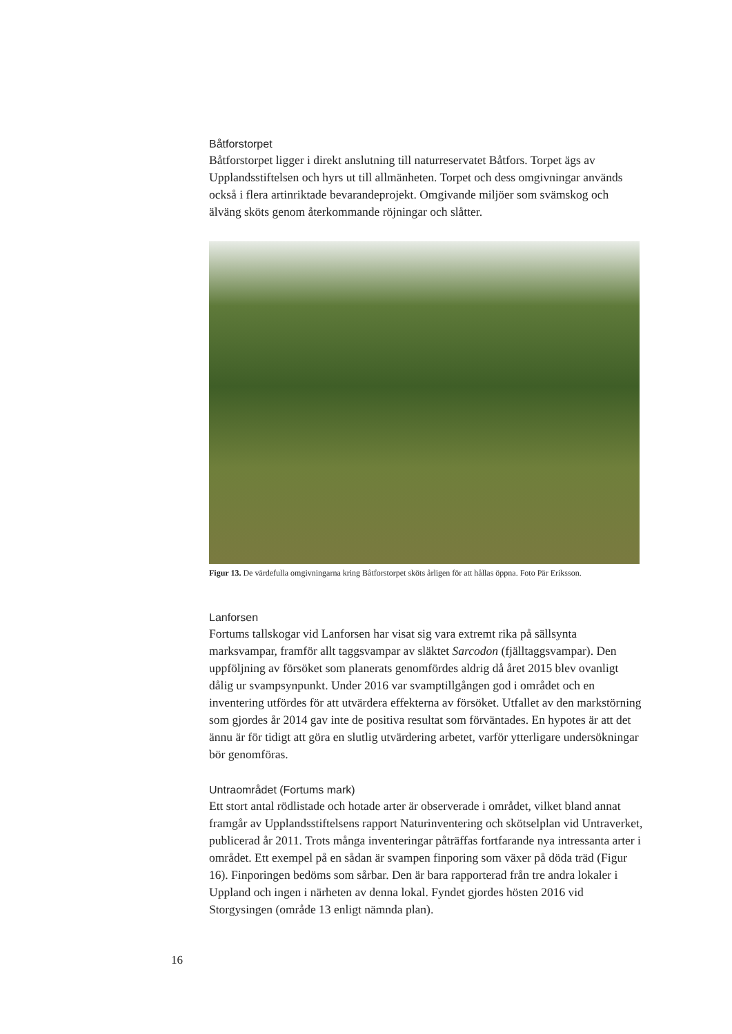Båtforstorpet
Båtforstorpet ligger i direkt anslutning till naturreservatet Båtfors. Torpet ägs av Upplandsstiftelsen och hyrs ut till allmänheten. Torpet och dess omgivningar används också i flera artinriktade bevarandeprojekt. Omgivande miljöer som svämskog och älväng sköts genom återkommande röjningar och slåtter.
Figur 13. De värdefulla omgivningarna kring Båtforstorpet sköts årligen för att hållas öppna. Foto Pär Eriksson.
Lanforsen
Fortums tallskogar vid Lanforsen har visat sig vara extremt rika på sällsynta marksvampar, framför allt taggsvampar av släktet Sarcodon (fjälltaggsvampar). Den uppföljning av försöket som planerats genomfördes aldrig då året 2015 blev ovanligt dålig ur svampsynpunkt. Under 2016 var svamptillgången god i området och en inventering utfördes för att utvärdera effekterna av försöket. Utfallet av den markstörning som gjordes år 2014 gav inte de positiva resultat som förväntades. En hypotes är att det ännu är för tidigt att göra en slutlig utvärdering arbetet, varför ytterligare undersökningar bör genomföras.
Untraområdet (Fortums mark)
Ett stort antal rödlistade och hotade arter är observerade i området, vilket bland annat framgår av Upplandsstiftelsens rapport Naturinventering och skötselplan vid Untraverket, publicerad år 2011. Trots många inventeringar påträffas fortfarande nya intressanta arter i området. Ett exempel på en sådan är svampen finporing som växer på döda träd (Figur 16). Finporingen bedöms som sårbar. Den är bara rapporterad från tre andra lokaler i Uppland och ingen i närheten av denna lokal. Fyndet gjordes hösten 2016 vid Storgysingen (område 13 enligt nämnda plan).
16